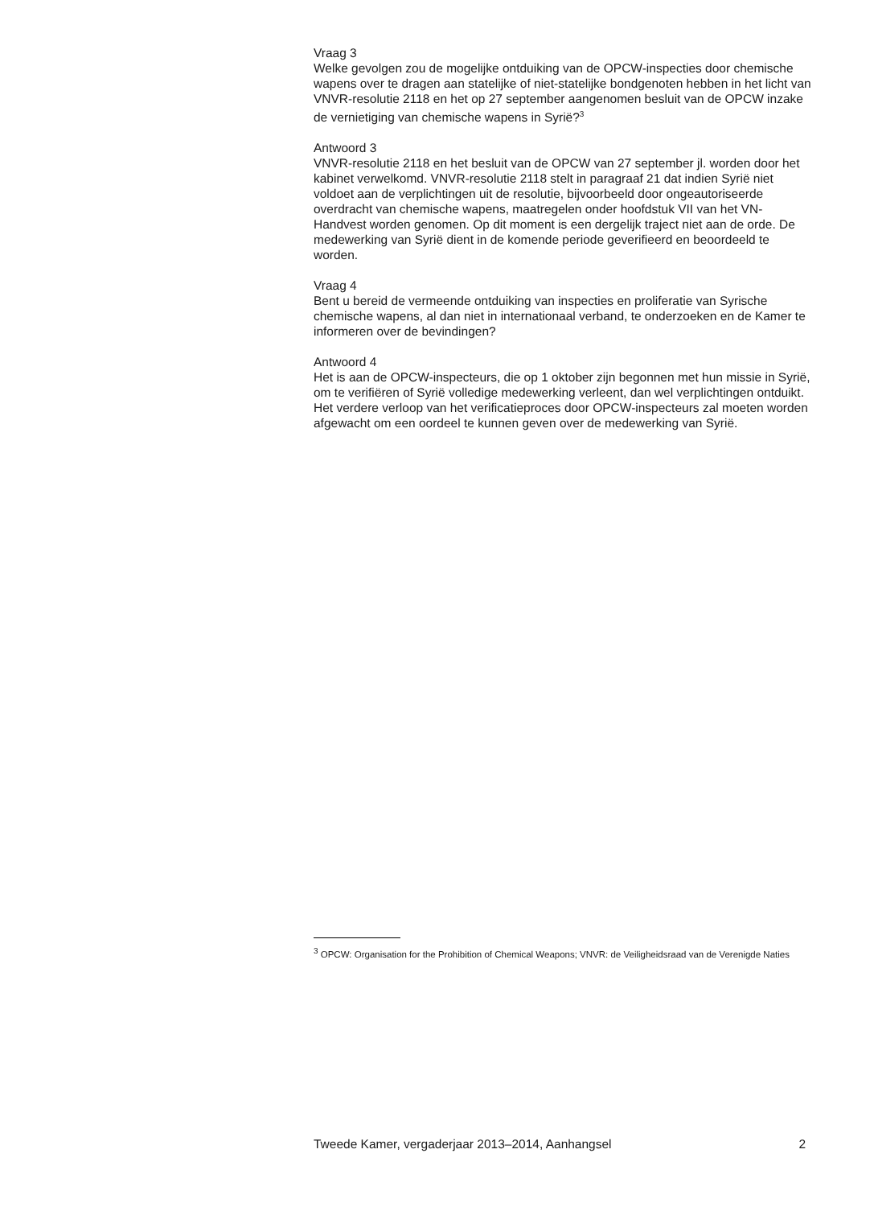Vraag 3
Welke gevolgen zou de mogelijke ontduiking van de OPCW-inspecties door chemische wapens over te dragen aan statelijke of niet-statelijke bondgenoten hebben in het licht van VNVR-resolutie 2118 en het op 27 september aangenomen besluit van de OPCW inzake de vernietiging van chemische wapens in Syrië?<sup>3</sup>
Antwoord 3
VNVR-resolutie 2118 en het besluit van de OPCW van 27 september jl. worden door het kabinet verwelkomd. VNVR-resolutie 2118 stelt in paragraaf 21 dat indien Syrië niet voldoet aan de verplichtingen uit de resolutie, bijvoorbeeld door ongeautoriseerde overdracht van chemische wapens, maatregelen onder hoofdstuk VII van het VN-Handvest worden genomen. Op dit moment is een dergelijk traject niet aan de orde. De medewerking van Syrië dient in de komende periode geverifieerd en beoordeeld te worden.
Vraag 4
Bent u bereid de vermeende ontduiking van inspecties en proliferatie van Syrische chemische wapens, al dan niet in internationaal verband, te onderzoeken en de Kamer te informeren over de bevindingen?
Antwoord 4
Het is aan de OPCW-inspecteurs, die op 1 oktober zijn begonnen met hun missie in Syrië, om te verifiëren of Syrië volledige medewerking verleent, dan wel verplichtingen ontduikt. Het verdere verloop van het verificatieproces door OPCW-inspecteurs zal moeten worden afgewacht om een oordeel te kunnen geven over de medewerking van Syrië.
<sup>3</sup> OPCW: Organisation for the Prohibition of Chemical Weapons; VNVR: de Veiligheidsraad van de Verenigde Naties
Tweede Kamer, vergaderjaar 2013–2014, Aanhangsel 2